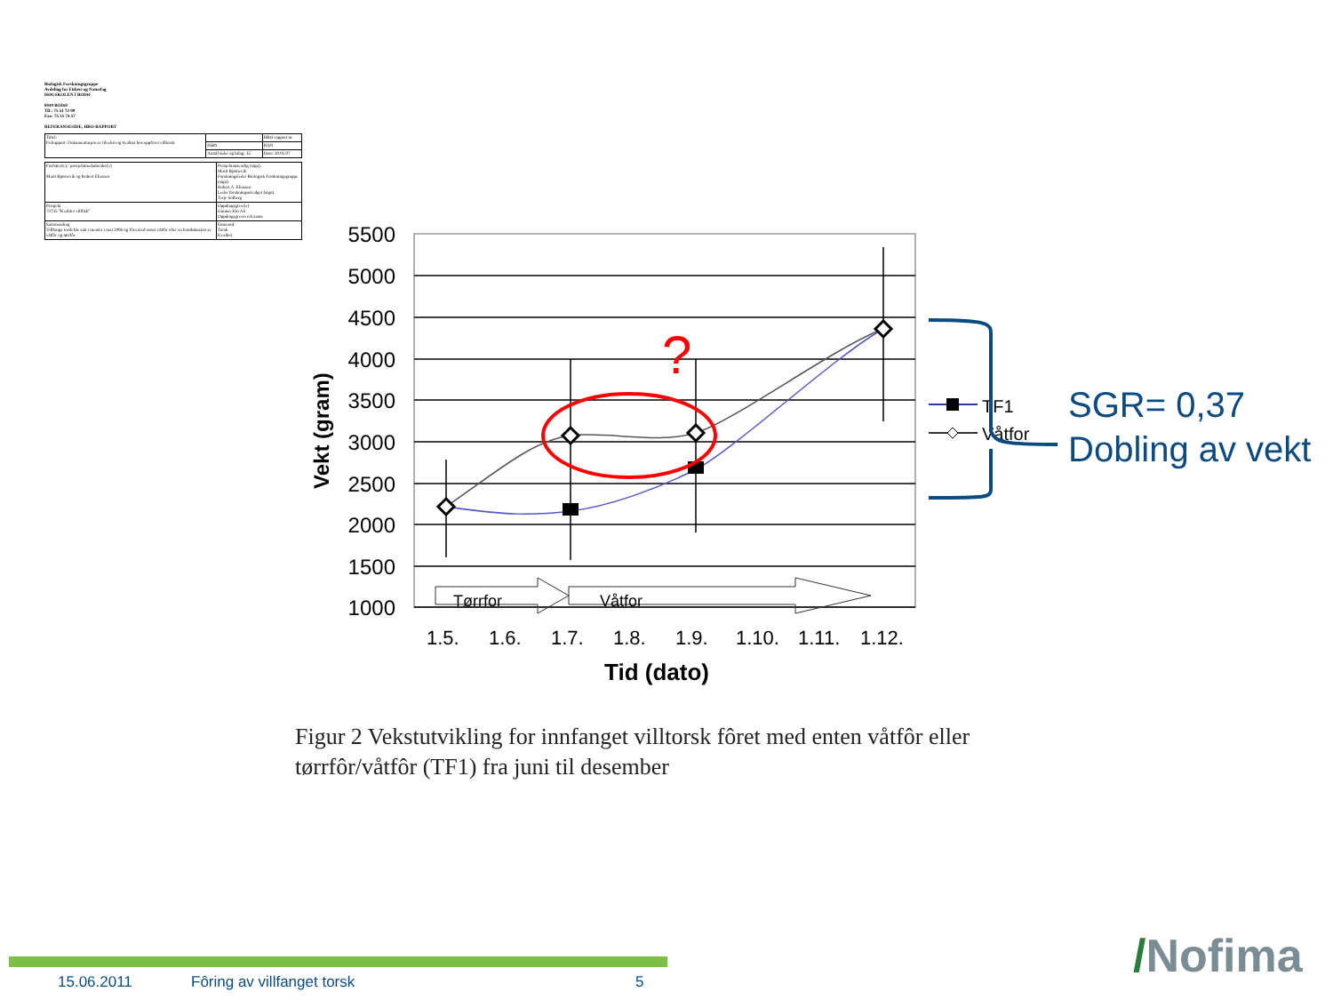Biologisk Forskningsgruppe
Avdeling for Fiskeri og Naturfag
HØGSKOLEN I BODØ
8049 BODØ
Tlf.: 75 51 72 00
Fax: 75 51 74 57
REFERANSESIDE, HBO-RAPPORT
| Tittel: Delrapport: Dokumentasjon av tilvekst og kvalitet hos oppföret villtorsk | | HBO-rapport nr. |
| | ISBN | ISSN |
| | Antall sider og bilag: 35 | Dato: 30.05.07 |
| Forfatter(e) / prosjektmedarbeider(e) Marit Bjørnevik og Robert Eliassen | Prosjektansvarlig (sign). Marit Bjørnevik Forskningsleder Biologisk Forskningsgruppe (sign). Robert A. Eliassen Leder forskningsutvalget (sign). Terje Solberg |
| Prosjekt 73735 "Kvalitet villfisk" | Oppdragsgiver(e) Gunnar Klo AS Oppdragsgivers referanse |
| Sammendrag Villfanga torsk ble satt i merder i mai 2006 og fôra med enten våtfôr eller en kombinasjon av våtfôr og tørrfôr | Emneord: Torsk Kvalitet |
?
5500
5000
4500
4000
3500
3000
2500
2000
1500
1000
1.5.
1.6.
1.7.
1.8.
1.9.
1.10.
1.11.
1.12.
Tid (dato)
Vekt (gram)
Tørrfor
Våtfor
TF1
Våtfor
SGR= 0,37
Dobling av vekt
Figur 2 Vekstutvikling for innfanget villtorsk fôret med enten våtfôr eller tørrfôr/våtfôr (TF1) fra juni til desember
15.06.2011 Fôring av villfanget torsk 5 /Nofima